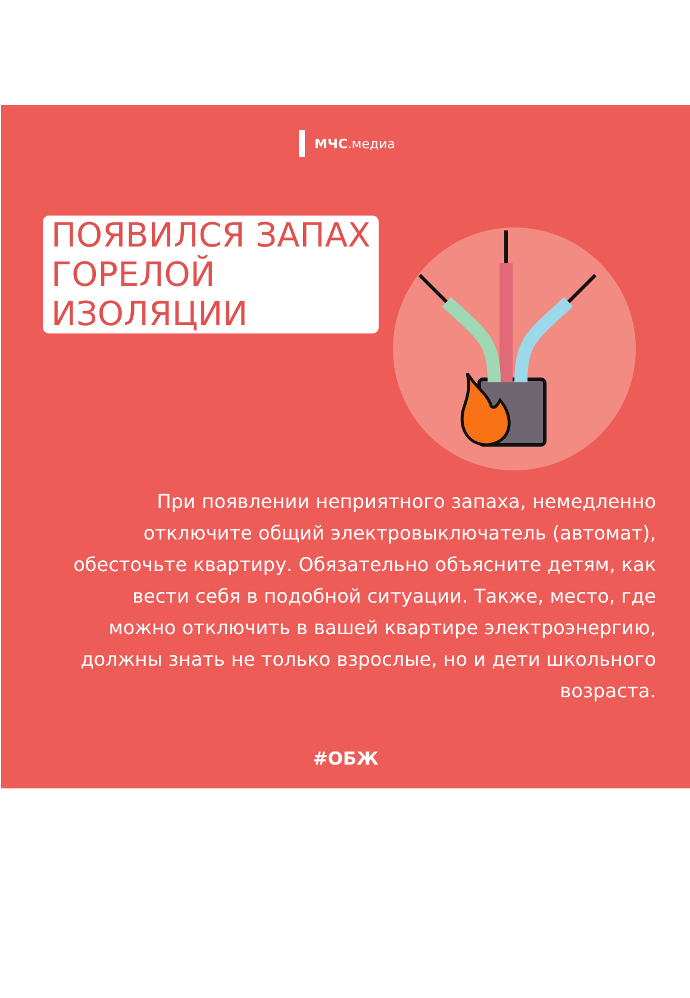МЧС.медиа
ПОЯВИЛСЯ ЗАПАХ
ГОРЕЛОЙ
ИЗОЛЯЦИИ
При появлении неприятного запаха, немедленно отключите общий электровыключатель (автомат), обесточьте квартиру. Обязательно объясните детям, как вести себя в подобной ситуации. Также, место, где можно отключить в вашей квартире электроэнергию, должны знать не только взрослые, но и дети школьного возраста.
#ОБЖ